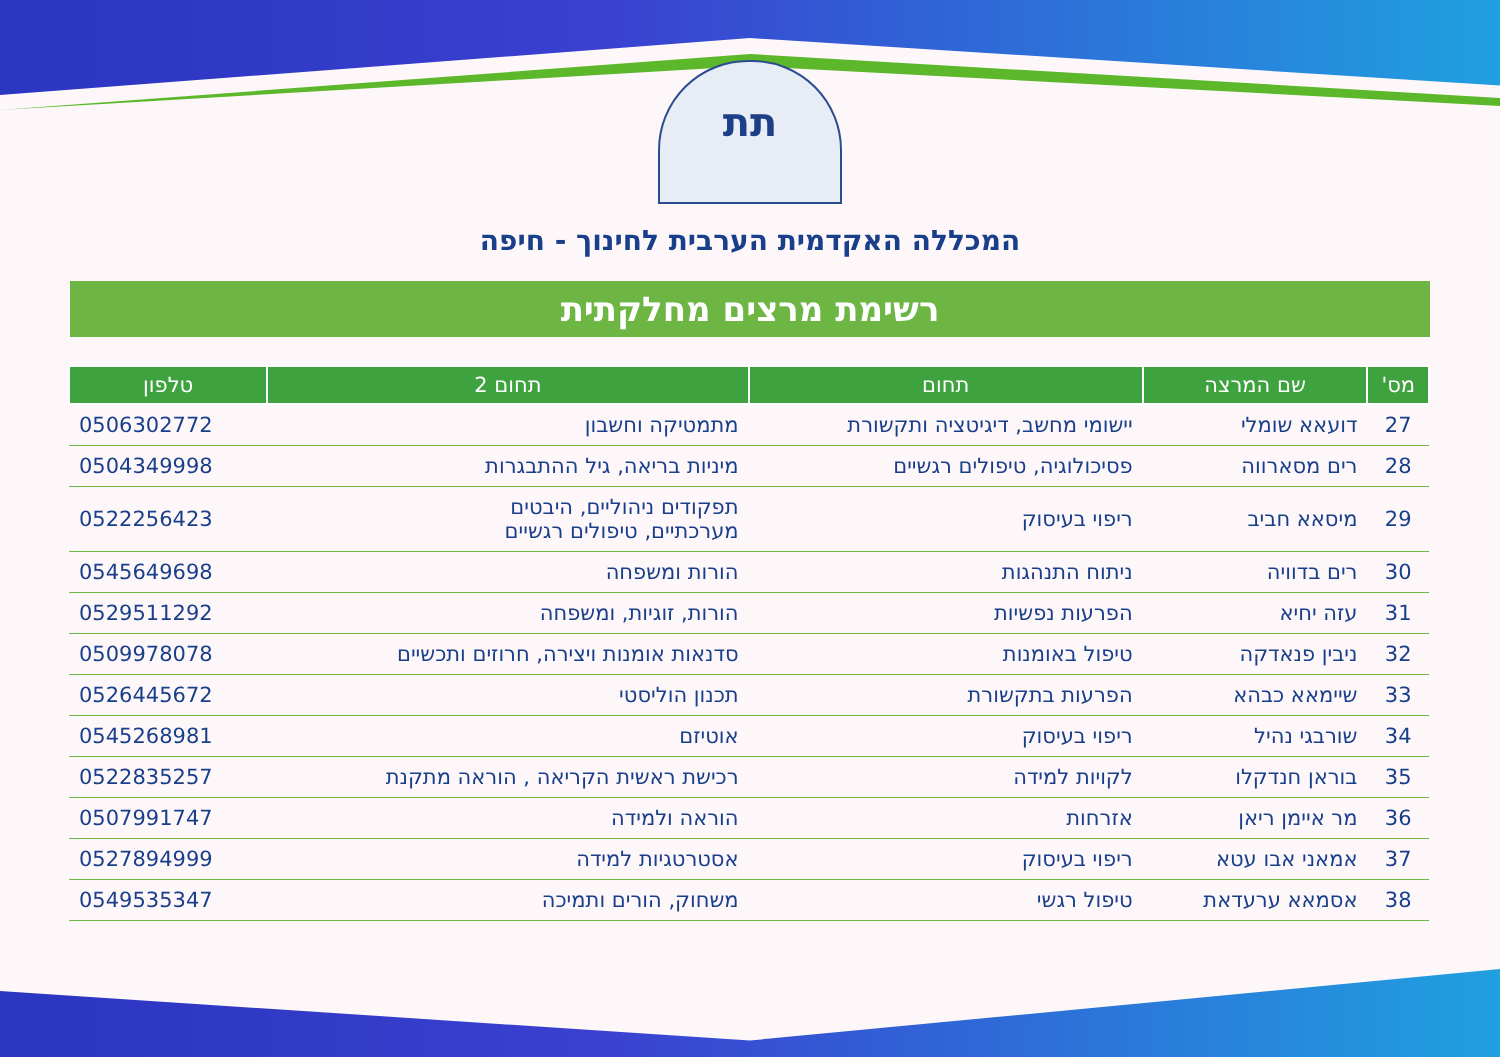תת
המכללה האקדמית הערבית לחינוך - חיפה
רשימת מרצים מחלקתית
| מס' | שם המרצה | תחום | תחום 2 | טלפון |
| --- | --- | --- | --- | --- |
| 27 | דועאא שומלי | יישומי מחשב, דיגיטציה ותקשורת | מתמטיקה וחשבון | 0506302772 |
| 28 | רים מסארווה | פסיכולוגיה, טיפולים רגשיים | מיניות בריאה, גיל ההתבגרות | 0504349998 |
| 29 | מיסאא חביב | ריפוי בעיסוק | תפקודים ניהוליים, היבטים מערכתיים, טיפולים רגשיים | 0522256423 |
| 30 | רים בדוויה | ניתוח התנהגות | הורות ומשפחה | 0545649698 |
| 31 | עזה יחיא | הפרעות נפשיות | הורות, זוגיות, ומשפחה | 0529511292 |
| 32 | ניבין פנאדקה | טיפול באומנות | סדנאות אומנות ויצירה, חרוזים ותכשיים | 0509978078 |
| 33 | שיימאא כבהא | הפרעות בתקשורת | תכנון הוליסטי | 0526445672 |
| 34 | שורבגי נהיל | ריפוי בעיסוק | אוטיזם | 0545268981 |
| 35 | בוראן חנדקלו | לקויות למידה | רכישת ראשית הקריאה , הוראה מתקנת | 0522835257 |
| 36 | מר איימן ריאן | אזרחות | הוראה ולמידה | 0507991747 |
| 37 | אמאני אבו עטא | ריפוי בעיסוק | אסטרטגיות למידה | 0527894999 |
| 38 | אסמאא ערעדאת | טיפול רגשי | משחוק, הורים ותמיכה | 0549535347 |